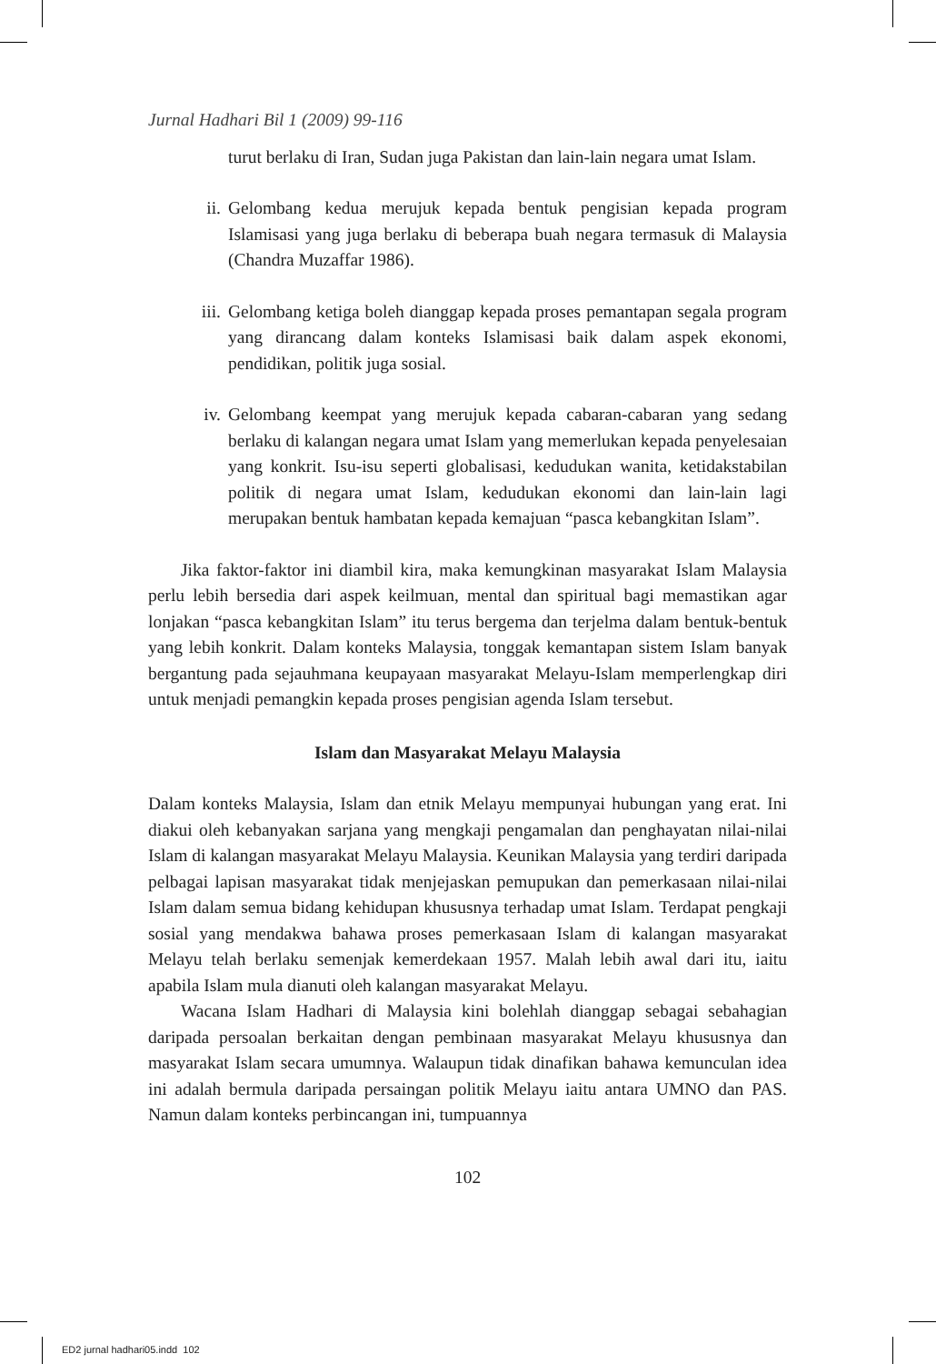Jurnal Hadhari Bil 1 (2009) 99-116
turut berlaku di Iran, Sudan juga Pakistan dan lain-lain negara umat Islam.
ii. Gelombang kedua merujuk kepada bentuk pengisian kepada program Islamisasi yang juga berlaku di beberapa buah negara termasuk di Malaysia (Chandra Muzaffar 1986).
iii. Gelombang ketiga boleh dianggap kepada proses pemantapan segala program yang dirancang dalam konteks Islamisasi baik dalam aspek ekonomi, pendidikan, politik juga sosial.
iv. Gelombang keempat yang merujuk kepada cabaran-cabaran yang sedang berlaku di kalangan negara umat Islam yang memerlukan kepada penyelesaian yang konkrit. Isu-isu seperti globalisasi, kedudukan wanita, ketidakstabilan politik di negara umat Islam, kedudukan ekonomi dan lain-lain lagi merupakan bentuk hambatan kepada kemajuan “pasca kebangkitan Islam”.
Jika faktor-faktor ini diambil kira, maka kemungkinan masyarakat Islam Malaysia perlu lebih bersedia dari aspek keilmuan, mental dan spiritual bagi memastikan agar lonjakan “pasca kebangkitan Islam” itu terus bergema dan terjelma dalam bentuk-bentuk yang lebih konkrit. Dalam konteks Malaysia, tonggak kemantapan sistem Islam banyak bergantung pada sejauhmana keupayaan masyarakat Melayu-Islam memperlengkap diri untuk menjadi pemangkin kepada proses pengisian agenda Islam tersebut.
Islam dan Masyarakat Melayu Malaysia
Dalam konteks Malaysia, Islam dan etnik Melayu mempunyai hubungan yang erat. Ini diakui oleh kebanyakan sarjana yang mengkaji pengamalan dan penghayatan nilai-nilai Islam di kalangan masyarakat Melayu Malaysia. Keunikan Malaysia yang terdiri daripada pelbagai lapisan masyarakat tidak menjejaskan pemupukan dan pemerkasaan nilai-nilai Islam dalam semua bidang kehidupan khususnya terhadap umat Islam. Terdapat pengkaji sosial yang mendakwa bahawa proses pemerkasaan Islam di kalangan masyarakat Melayu telah berlaku semenjak kemerdekaan 1957. Malah lebih awal dari itu, iaitu apabila Islam mula dianuti oleh kalangan masyarakat Melayu.
Wacana Islam Hadhari di Malaysia kini bolehlah dianggap sebagai sebahagian daripada persoalan berkaitan dengan pembinaan masyarakat Melayu khususnya dan masyarakat Islam secara umumnya. Walaupun tidak dinafikan bahawa kemunculan idea ini adalah bermula daripada persaingan politik Melayu iaitu antara UMNO dan PAS. Namun dalam konteks perbincangan ini, tumpuannya
102
ED2 jurnal hadhari05.indd 102